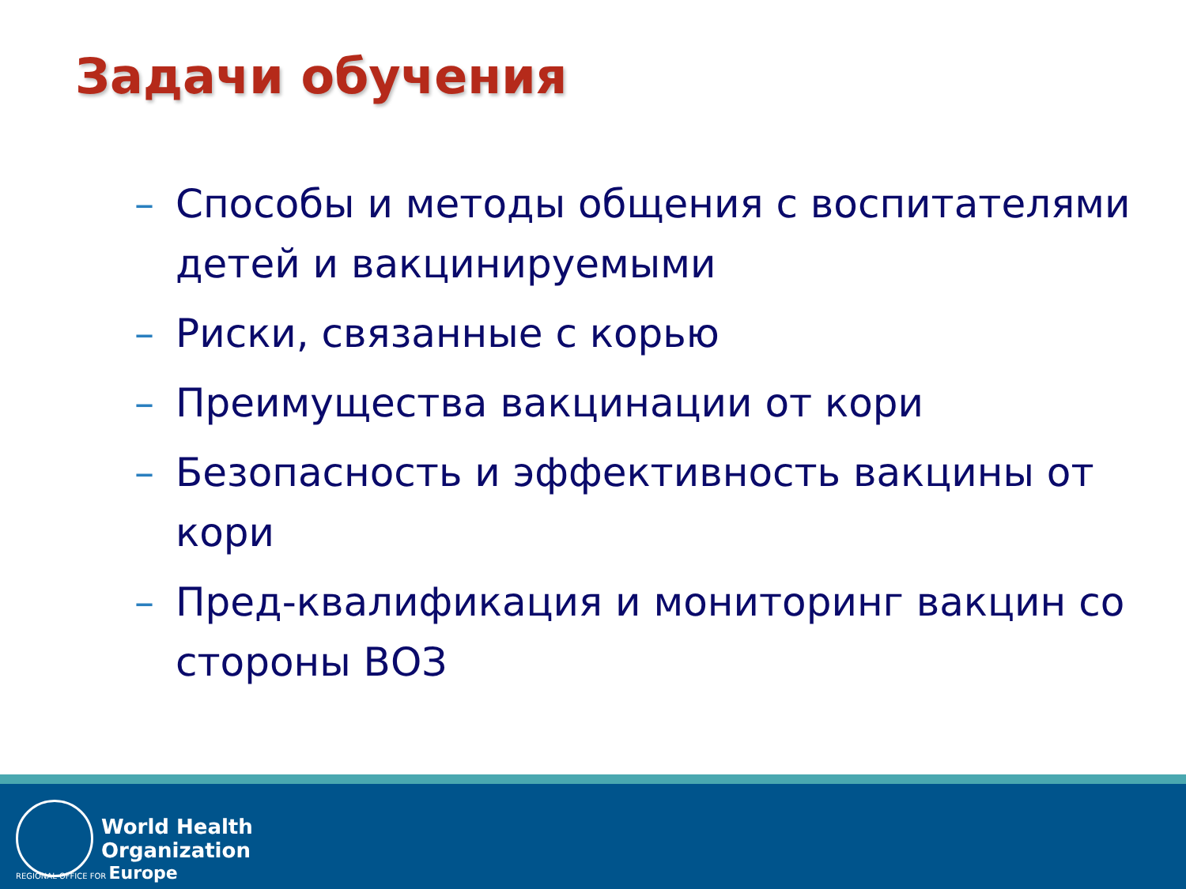Задачи обучения
– Способы и методы общения с воспитателями детей и вакцинируемыми
– Риски, связанные с корью
– Преимущества вакцинации от кори
– Безопасность и эффективность вакцины от кори
– Пред-квалификация и мониторинг вакцин со стороны ВОЗ
World Health
Organization
REGIONAL OFFICE FOR Europe